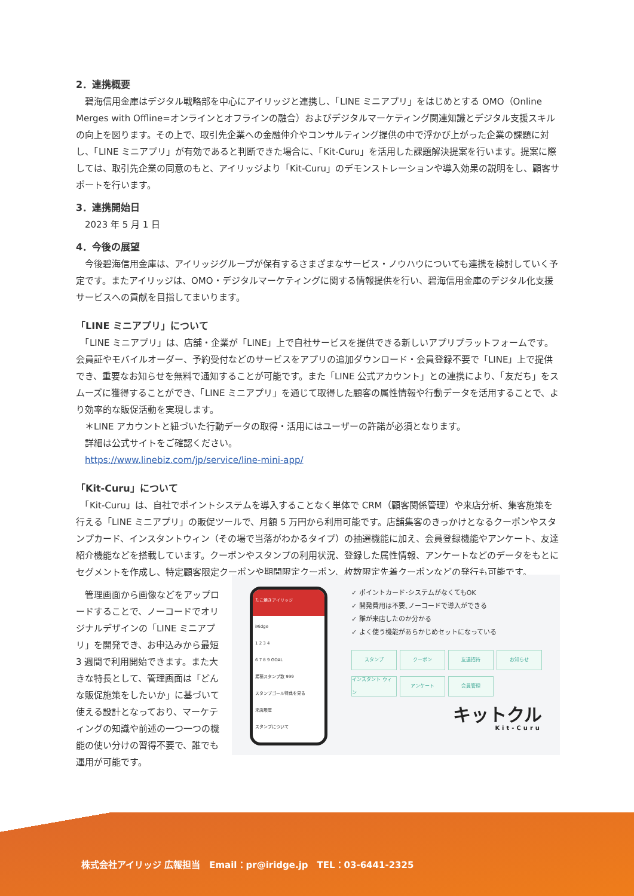2．連携概要
　碧海信用金庫はデジタル戦略部を中心にアイリッジと連携し、「LINE ミニアプリ」をはじめとする OMO（Online Merges with Offline=オンラインとオフラインの融合）およびデジタルマーケティング関連知識とデジタル支援スキルの向上を図ります。その上で、取引先企業への金融仲介やコンサルティング提供の中で浮かび上がった企業の課題に対し、「LINE ミニアプリ」が有効であると判断できた場合に、「Kit-Curu」を活用した課題解決提案を行います。提案に際しては、取引先企業の同意のもと、アイリッジより「Kit-Curu」のデモンストレーションや導入効果の説明をし、顧客サポートを行います。
3．連携開始日
2023 年 5 月 1 日
4．今後の展望
　今後碧海信用金庫は、アイリッジグループが保有するさまざまなサービス・ノウハウについても連携を検討していく予定です。またアイリッジは、OMO・デジタルマーケティングに関する情報提供を行い、碧海信用金庫のデジタル化支援サービスへの貢献を目指してまいります。
「LINE ミニアプリ」について
　「LINE ミニアプリ」は、店舗・企業が「LINE」上で自社サービスを提供できる新しいアプリプラットフォームです。会員証やモバイルオーダー、予約受付などのサービスをアプリの追加ダウンロード・会員登録不要で「LINE」上で提供でき、重要なお知らせを無料で通知することが可能です。また「LINE 公式アカウント」との連携により、「友だち」をスムーズに獲得することができ、「LINE ミニアプリ」を通じて取得した顧客の属性情報や行動データを活用することで、より効率的な販促活動を実現します。
＊LINE アカウントと紐づいた行動データの取得・活用にはユーザーの許諾が必須となります。
詳細は公式サイトをご確認ください。
https://www.linebiz.com/jp/service/line-mini-app/
「Kit-Curu」について
　「Kit-Curu」は、自社でポイントシステムを導入することなく単体で CRM（顧客関係管理）や来店分析、集客施策を行える「LINE ミニアプリ」の販促ツールで、月額 5 万円から利用可能です。店舗集客のきっかけとなるクーポンやスタンプカード、インスタントウィン（その場で当落がわかるタイプ）の抽選機能に加え、会員登録機能やアンケート、友達紹介機能などを搭載しています。クーポンやスタンプの利用状況、登録した属性情報、アンケートなどのデータをもとにセグメントを作成し、特定顧客限定クーポンや期間限定クーポン、枚数限定先着クーポンなどの発行も可能です。
　管理画面から画像などをアップロードすることで、ノーコードでオリジナルデザインの「LINE ミニアプリ」を開発でき、お申込みから最短 3 週間で利用開始できます。また大きな特長として、管理画面は「どんな販促施策をしたいか」に基づいて使える設計となっており、マーケティングの知識や前述の一つ一つの機能の使い分けの習得不要で、誰でも運用が可能です。
たこ焼きアイリッジ
iRidge
1 2 3 4
6 7 8 9 GOAL
累積スタンプ数 999
スタンプゴール特典を見る
来店履歴
スタンプについて
✓ ポイントカード･システムがなくてもOK
✓ 開発費用は不要､ノーコードで導入ができる
✓ 誰が来店したのか分かる
✓ よく使う機能があらかじめセットになっている
スタンプ
クーポン
友達招待
お知らせ
インスタント ウィン
アンケート
会員管理
キットクル
Kit-Curu
株式会社アイリッジ 広報担当　Email：pr@iridge.jp　TEL：03-6441-2325